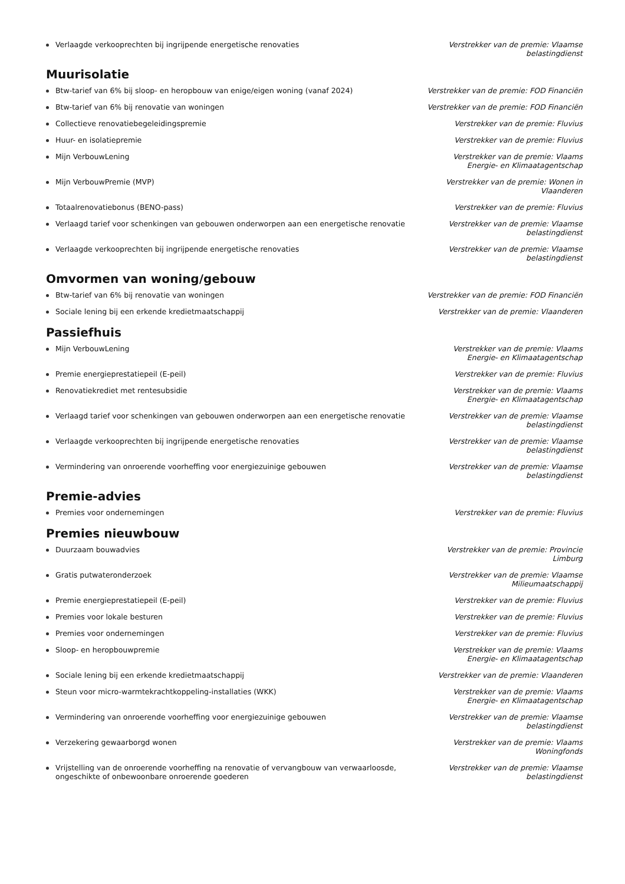Verlaagde verkooprechten bij ingrijpende energetische renovaties Verstrekker van de premie: Vlaamse belastingdienst
Muurisolatie
Btw-tarief van 6% bij sloop- en heropbouw van enige/eigen woning (vanaf 2024) Verstrekker van de premie: FOD Financiën
Btw-tarief van 6% bij renovatie van woningen Verstrekker van de premie: FOD Financiën
Collectieve renovatiebegeleidingspremie Verstrekker van de premie: Fluvius
Huur- en isolatiepremie Verstrekker van de premie: Fluvius
Mijn VerbouwLening Verstrekker van de premie: Vlaams Energie- en Klimaatagentschap
Mijn VerbouwPremie (MVP) Verstrekker van de premie: Wonen in Vlaanderen
Totaalrenovatiebonus (BENO-pass) Verstrekker van de premie: Fluvius
Verlaagd tarief voor schenkingen van gebouwen onderworpen aan een energetische renovatie
Verstrekker van de premie: Vlaamse belastingdienst
Verlaagde verkooprechten bij ingrijpende energetische renovaties Verstrekker van de premie: Vlaamse belastingdienst
Omvormen van woning/gebouw
Btw-tarief van 6% bij renovatie van woningen Verstrekker van de premie: FOD Financiën
Sociale lening bij een erkende kredietmaatschappij Verstrekker van de premie: Vlaanderen
Passiefhuis
Mijn VerbouwLening Verstrekker van de premie: Vlaams Energie- en Klimaatagentschap
Premie energieprestatiepeil (E-peil) Verstrekker van de premie: Fluvius
Renovatiekrediet met rentesubsidie Verstrekker van de premie: Vlaams Energie- en Klimaatagentschap
Verlaagd tarief voor schenkingen van gebouwen onderworpen aan een energetische renovatie
Verstrekker van de premie: Vlaamse belastingdienst
Verlaagde verkooprechten bij ingrijpende energetische renovaties Verstrekker van de premie: Vlaamse belastingdienst
Vermindering van onroerende voorheffing voor energiezuinige gebouwen Verstrekker van de premie: Vlaamse belastingdienst
Premie-advies
Premies voor ondernemingen Verstrekker van de premie: Fluvius
Premies nieuwbouw
Duurzaam bouwadvies Verstrekker van de premie: Provincie Limburg
Gratis putwateronderzoek Verstrekker van de premie: Vlaamse Milieumaatschappij
Premie energieprestatiepeil (E-peil) Verstrekker van de premie: Fluvius
Premies voor lokale besturen Verstrekker van de premie: Fluvius
Premies voor ondernemingen Verstrekker van de premie: Fluvius
Sloop- en heropbouwpremie Verstrekker van de premie: Vlaams Energie- en Klimaatagentschap
Sociale lening bij een erkende kredietmaatschappij Verstrekker van de premie: Vlaanderen
Steun voor micro-warmtekrachtkoppeling-installaties (WKK) Verstrekker van de premie: Vlaams Energie- en Klimaatagentschap
Vermindering van onroerende voorheffing voor energiezuinige gebouwen Verstrekker van de premie: Vlaamse belastingdienst
Verzekering gewaarborgd wonen Verstrekker van de premie: Vlaams Woningfonds
Vrijstelling van de onroerende voorheffing na renovatie of vervangbouw van verwaarloosde, ongeschikte of onbewoonbare onroerende goederen
Verstrekker van de premie: Vlaamse belastingdienst